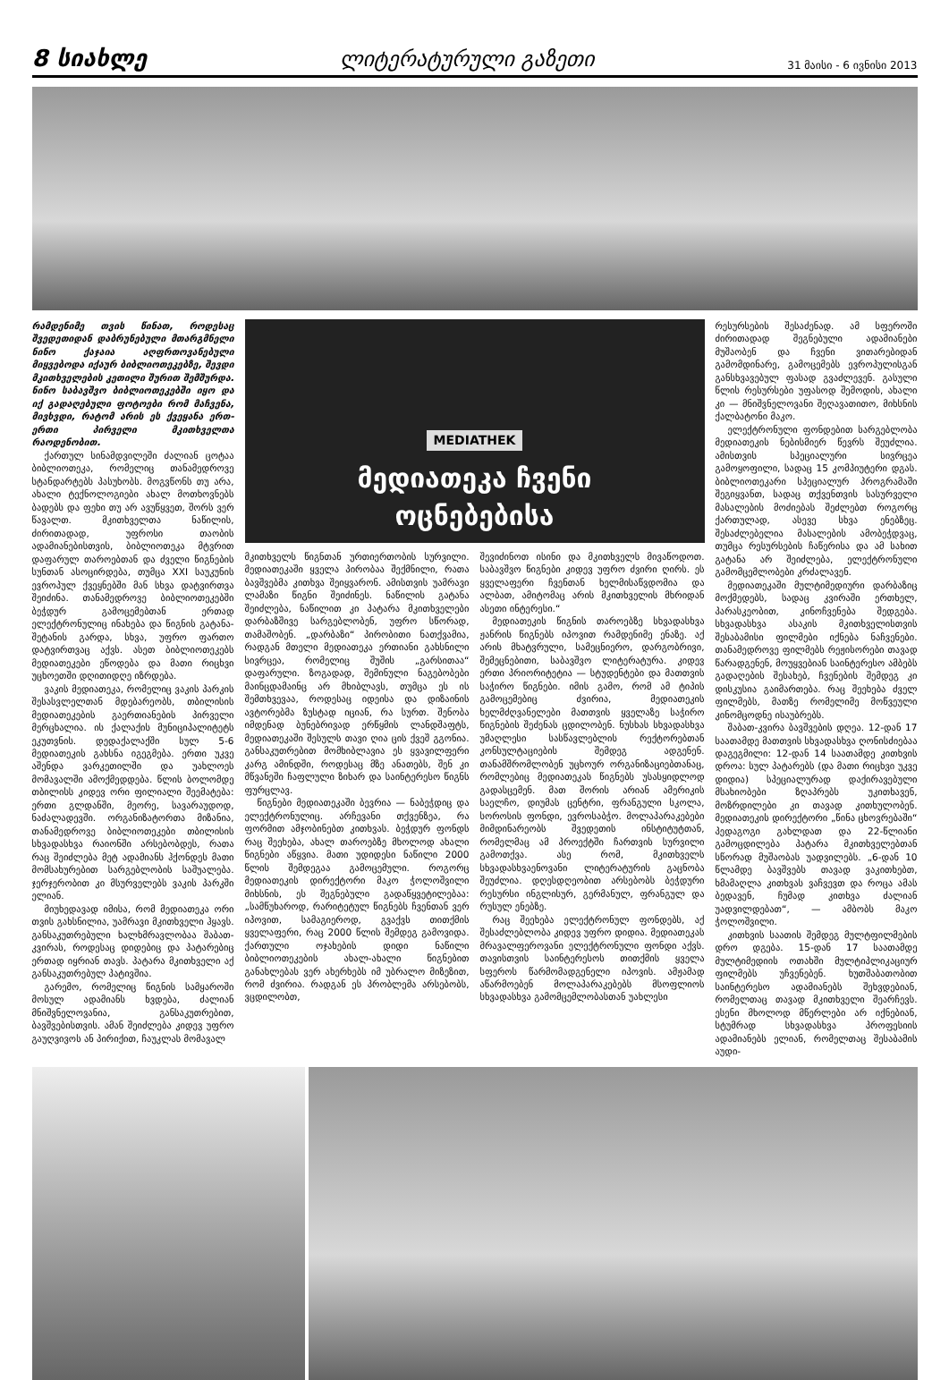8 სიახლე ლიტერატურული გაზეთი 31 მაისი - 6 ივნისი 2013
რამდენიმე თვის წინათ, როდესაც შვედეთიდან დაბრუნებული მთარგმნელი ნინო ქაჯაია აღფრთოვანებული მიყვებოდა იქაურ ბიბლიოთეკებზე, შევდი მკითხველების კეთილი შურით შემშურდა. ნინო საბავშვო ბიბლიოთეკებში იყო და იქ გადაღებული ფოტოები რომ მაჩვენა, მივხვდი, რატომ არის ეს ქვეყანა ერთ-ერთი პირველი მკითხველთა რაოდენობით.
ქართულ სინამდვილეში ძალიან ცოტაა ბიბლიოთეკა, რომელიც თანამედროვე სტანდარტებს პასუხობს. მოგვწონს თუ არა, ახალი ტექნოლოგიები ახალ მოთხოვნებს ბადებს და ფეხი თუ არ ავუწყვეთ, შორს ვერ წავალთ. მკითხველთა ნაწილის, ძირითადად, უფროსი თაობის ადამიანებისთვის, ბიბლიოთეკა მტვრით დაფარულ თაროებთან და ძველი წიგნების სუნთან ასოცირდება, თუმცა XXI საუკუნის ევროპულ ქვეყნებში მან სხვა დატვირთვა შეიძინა. თანამედროვე ბიბლიოთეკებში ბეჭდურ გამოცემებთან ერთად ელექტრონულიც ინახება და წიგნის გატანა-შეტანის გარდა, სხვა, უფრო ფართო დატვირთვაც აქვს. ასეთ ბიბლიოთეკებს მედიათეკები ეწოდება და მათი რიცხვი უცხოეთში დღითიდღე იზრდება.
ვაკის მედიათეკა, რომელიც ვაკის პარკის შესასვლელთან მდებარეობს, თბილისის მედიათეკების გაერთიანების პირველი მერცხალია. ის ქალაქის მუნიციპალიტეტს ეკუთვნის. დედაქალაქში სულ 5-6 მედიათეკის გახსნა იგეგმება. ერთი უკვე აშენდა ვარკეთილში და უახლოეს მომავალში ამოქმედდება. წლის ბოლომდე თბილისს კიდევ ორი ფილიალი შეემატება: ერთი გლდანში, მეორე, სავარაუდოდ, ნაძალადევში. ორგანიზატორთა მიზანია, თანამედროვე ბიბლიოთეკები თბილისის სხვადასხვა რაიონში არსებობდეს, რათა რაც შეიძლება მეტ ადამიანს ჰქონდეს მათი მომსახურებით სარგებლობის საშუალება. ჯერჯერობით კი მსურველებს ვაკის პარკში ელიან.
მიუხედავად იმისა, რომ მედიათეკა ორი თვის გახსნილია, უამრავი მკითხველი ჰყავს. განსაკუთრებული ხალხმრავლობაა შაბათ-კვირას, როდესაც დიდებიც და პატარებიც ერთად იყრიან თავს. პატარა მკითხველი აქ განსაკუთრებულ პატივშია.
გარემო, რომელიც წიგნის სამყაროში მოსულ ადამიანს ხვდება, ძალიან მნიშვნელოვანია, განსაკუთრებით, ბავშვებისთვის. ამან შეიძლება კიდევ უფრო გაუღვივოს ან პირიქით, ჩაუკლას მომავალ
MEDIATHEK
მედიათეკა ჩვენი
ოცნებებისა
მკითხველს წიგნთან ურთიერთობის სურვილი. მედიათეკაში ყველა პირობაა შექმნილი, რათა ბავშვებმა კითხვა შეიყვარონ. ამისთვის უამრავი ლამაზი წიგნი შეიძინეს. ნაწილის გატანა შეიძლება, ნაწილით კი პატარა მკითხველები დარბაზშივე სარგებლობენ, უფრო სწორად, თამაშობენ. „დარბაზი“ პირობითი ნათქვამია, რადგან მთელი მედიათეკა ერთიანი გახსნილი სივრცეა, რომელიც შუშის „გარსითაა“ დაფარული. ზოგადად, შემინული ნაგებობები მაინცდამაინც არ მხიბლავს, თუმცა ეს ის შემთხვევაა, როდესაც იდეისა და დიზაინის ავტორებმა ზუსტად იციან, რა სურთ. შენობა იმდენად ბუნებრივად ერწყმის ლანდშაფტს, მედიათეკაში შესულს თავი ღია ცის ქვეშ გგონია. განსაკუთრებით მომხიბლავია ეს ყვავილფერი კარგ ამინდში, როდესაც მზე ანათებს, შენ კი მწვანეში ჩაფლული ზიხარ და საინტერესო წიგნს ფურცლავ.
წიგნები მედიათეკაში ბევრია — ნაბეჭდიც და ელექტრონულიც. არჩევანი თქვენზეა, რა ფორმით ამჯობინებთ კითხვას. ბეჭდურ ფონდს რაც შეეხება, ახალ თაროებზე მხოლოდ ახალი წიგნები აწყვია. მათი უდიდესი ნაწილი 2000 წლის შემდეგაა გამოცემული. როგორც მედიათეკის დირექტორი მაკო ჭოლოშვილი მიხსნის, ეს შეგნებული გადაწყვეტილებაა: „სამწუხაროდ, რარიტეტულ წიგნებს ჩვენთან ვერ იპოვით, სამაგიეროდ, გვაქვს თითქმის ყველაფერი, რაც 2000 წლის შემდეგ გამოვიდა. ქართული ოჯახების დიდი ნაწილი ბიბლიოთეკების ახალ-ახალი წიგნებით განახლებას ვერ ახერხებს იმ უბრალო მიზეზით, რომ ძვირია. რადგან ეს პრობლემა არსებობს, ვცდილობთ,
შევიძინოთ ისინი და მკითხველს მივაწოდოთ. საბავშვო წიგნები კიდევ უფრო ძვირი ღირს. ეს ყველაფერი ჩვენთან ხელმისაწვდომია და ალბათ, ამიტომაც არის მკითხველის მხრიდან ასეთი ინტერესი.“
მედიათეკის წიგნის თაროებზე სხვადასხვა ჟანრის წიგნებს იპოვით რამდენიმე ენაზე. აქ არის მხატვრული, სამეცნიერო, დარგობრივი, შემეცნებითი, საბავშვო ლიტერატურა. კიდევ ერთი პრიორიტეტია — სტუდენტები და მათთვის საჭირო წიგნები. იმის გამო, რომ ამ ტიპის გამოცემებიც ძვირია, მედიათეკის ხელმძღვანელები მათთვის ყველაზე საჭირო წიგნების შეძენას ცდილობენ. ნუსხას სხვადასხვა უმაღლესი სასწავლებლის რექტორებთან კონსულტაციების შემდეგ ადგენენ. თანამშრომლობენ უცხოურ ორგანიზაციებთანაც, რომლებიც მედიათეკას წიგნებს უსასყიდლოდ გადასცემენ. მათ შორის არიან ამერიკის საელჩო, დიუმას ცენტრი, ფრანგული სკოლა, სოროსის ფონდი, ევროსაბჭო. მოლაპარაკებები მიმდინარეობს შვედეთის ინსტიტუტთან, რომელმაც ამ პროექტში ჩართვის სურვილი გამოთქვა. ასე რომ, მკითხველს სხვადასხვაენოვანი ლიტერატურის გაცნობა შეუძლია. დღესდღეობით არსებობს ბეჭდური რესურსი ინგლისურ, გერმანულ, ფრანგულ და რუსულ ენებზე.
რაც შეეხება ელექტრონულ ფონდებს, აქ შესაძლებლობა კიდევ უფრო დიდია. მედიათეკას მრავალფეროვანი ელექტრონული ფონდი აქვს. თავისთვის საინტერესოს თითქმის ყველა სფეროს წარმომადგენელი იპოვის. ამჟამად აწარმოებენ მოლაპარაკებებს მსოფლიოს სხვადასხვა გამომცემლობასთან უახლესი
რესურსების შესაძენად. ამ სფეროში ძირითადად შეგნებული ადამიანები მუშაობენ და ჩვენი ვითარებიდან გამომდინარე, გამოცემებს ევროპულისგან განსხვავებულ ფასად გვაძლევენ. გასული წლის რესურსები უფასოდ შემოდის, ახალი კი — მნიშვნელოვანი შეღავათითო, მიხსნის ქალბატონი მაკო.
ელექტრონული ფონდებით სარგებლობა მედიათეკის ნებისმიერ წევრს შეუძლია. ამისთვის სპეციალური სივრცეა გამოყოფილი, სადაც 15 კომპიუტერი დგას. ბიბლიოთეკარი სპეციალურ პროგრამაში შეგიყვანთ, სადაც თქვენთვის სასურველი მასალების მოძიებას შეძლებთ როგორც ქართულად, ასევე სხვა ენებზეც. შესაძლებელია მასალების ამობეჭდვაც, თუმცა რესურსების ჩაწერისა და ამ სახით გატანა არ შეიძლება, ელექტრონული გამომცემლობები კრძალავენ.
მედიათეკაში მულტიმედიური დარბაზიც მოქმედებს, სადაც კვირაში ერთხელ, პარასკეობით, კინოჩვენება შედგება. სხვადასხვა ასაკის მკითხველისთვის შესაბამისი ფილმები იქნება ნაჩვენები. თანამედროვე ფილმებს რეჟისორები თავად წარადგენენ, მოუყვებიან საინტერესო ამბებს გადაღების შესახებ, ჩვენების შემდეგ კი დისკუსია გაიმართება. რაც შეეხება ძველ ფილმებს, მათზე რომელიმე მოწვეული კინომცოდნე ისაუბრებს.
შაბათ-კვირა ბავშვების დღეა. 12-დან 17 საათამდე მათთვის სხვადასხვა ღონისძიებაა დაგეგმილი: 12-დან 14 საათამდე კითხვის დროა: სულ პატარებს (და მათი რიცხვი უკვე დიდია) სპეციალურად დაქირავებული მსახიობები ზღაპრებს უკითხავენ, მოზრდილები კი თავად კითხულობენ. მედიათეკის დირექტორი „წინა ცხოვრებაში“ პედაგოგი გახლდათ და 22-წლიანი გამოცდილება პატარა მკითხველებთან სწორად მუშაობას უადვილებს. „6-დან 10 წლამდე ბავშვებს თავად ვაკითხებთ, ხმამაღლა კითხვას ვაჩვევთ და როცა ამას ბედავენ, ჩუმად კითხვა ძალიან უადვილდებათ“, — ამბობს მაკო ჭოლოშვილი.
კითხვის საათის შემდეგ მულტფილმების დრო დგება. 15-დან 17 საათამდე მულტიმედიის ოთახში მულტიპლიკაციურ ფილმებს უჩვენებენ. ხუთშაბათობით საინტერესო ადამიანებს შეხვდებიან, რომელთაც თავად მკითხველი შეარჩევს. ესენი მხოლოდ მწერლები არ იქნებიან, სტუმრად სხვადასხვა პროფესიის ადამიანებს ელიან, რომელთაც შესაბამის აუდი-